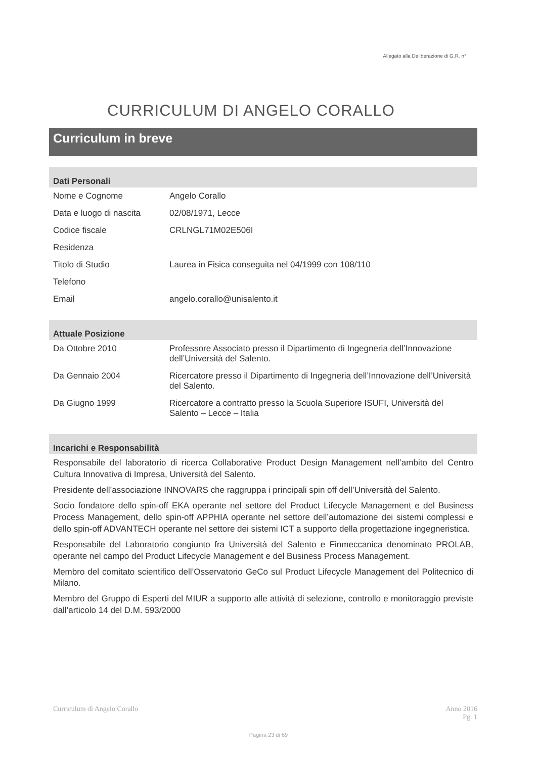Allegato alla Deliberazione di G.R. n°
CURRICULUM DI ANGELO CORALLO
Curriculum in breve
Dati Personali
| Nome e Cognome | Angelo Corallo |
| Data e luogo di nascita | 02/08/1971, Lecce |
| Codice fiscale | CRLNGL71M02E506I |
| Residenza | |
| Titolo di Studio | Laurea in Fisica conseguita nel 04/1999 con 108/110 |
| Telefono | |
| Email | angelo.corallo@unisalento.it |
Attuale Posizione
| Da Ottobre 2010 | Professore Associato presso il Dipartimento di Ingegneria dell’Innovazione dell’Università del Salento. |
| Da Gennaio 2004 | Ricercatore presso il Dipartimento di Ingegneria dell’Innovazione dell’Università del Salento. |
| Da Giugno 1999 | Ricercatore a contratto presso la Scuola Superiore ISUFI, Università del Salento – Lecce – Italia |
Incarichi e Responsabilità
Responsabile del laboratorio di ricerca Collaborative Product Design Management nell’ambito del Centro Cultura Innovativa di Impresa, Università del Salento.
Presidente dell’associazione INNOVARS che raggruppa i principali spin off dell’Università del Salento.
Socio fondatore dello spin-off EKA operante nel settore del Product Lifecycle Management e del Business Process Management, dello spin-off APPHIA operante nel settore dell’automazione dei sistemi complessi e dello spin-off ADVANTECH operante nel settore dei sistemi ICT a supporto della progettazione ingegneristica.
Responsabile del Laboratorio congiunto fra Università del Salento e Finmeccanica denominato PROLAB, operante nel campo del Product Lifecycle Management e del Business Process Management.
Membro del comitato scientifico dell’Osservatorio GeCo sul Product Lifecycle Management del Politecnico di Milano.
Membro del Gruppo di Esperti del MIUR a supporto alle attività di selezione, controllo e monitoraggio previste dall’articolo 14 del D.M. 593/2000
Curriculum di Angelo Corallo Anno 2016
Pg. 1
Pagina 23 di 69